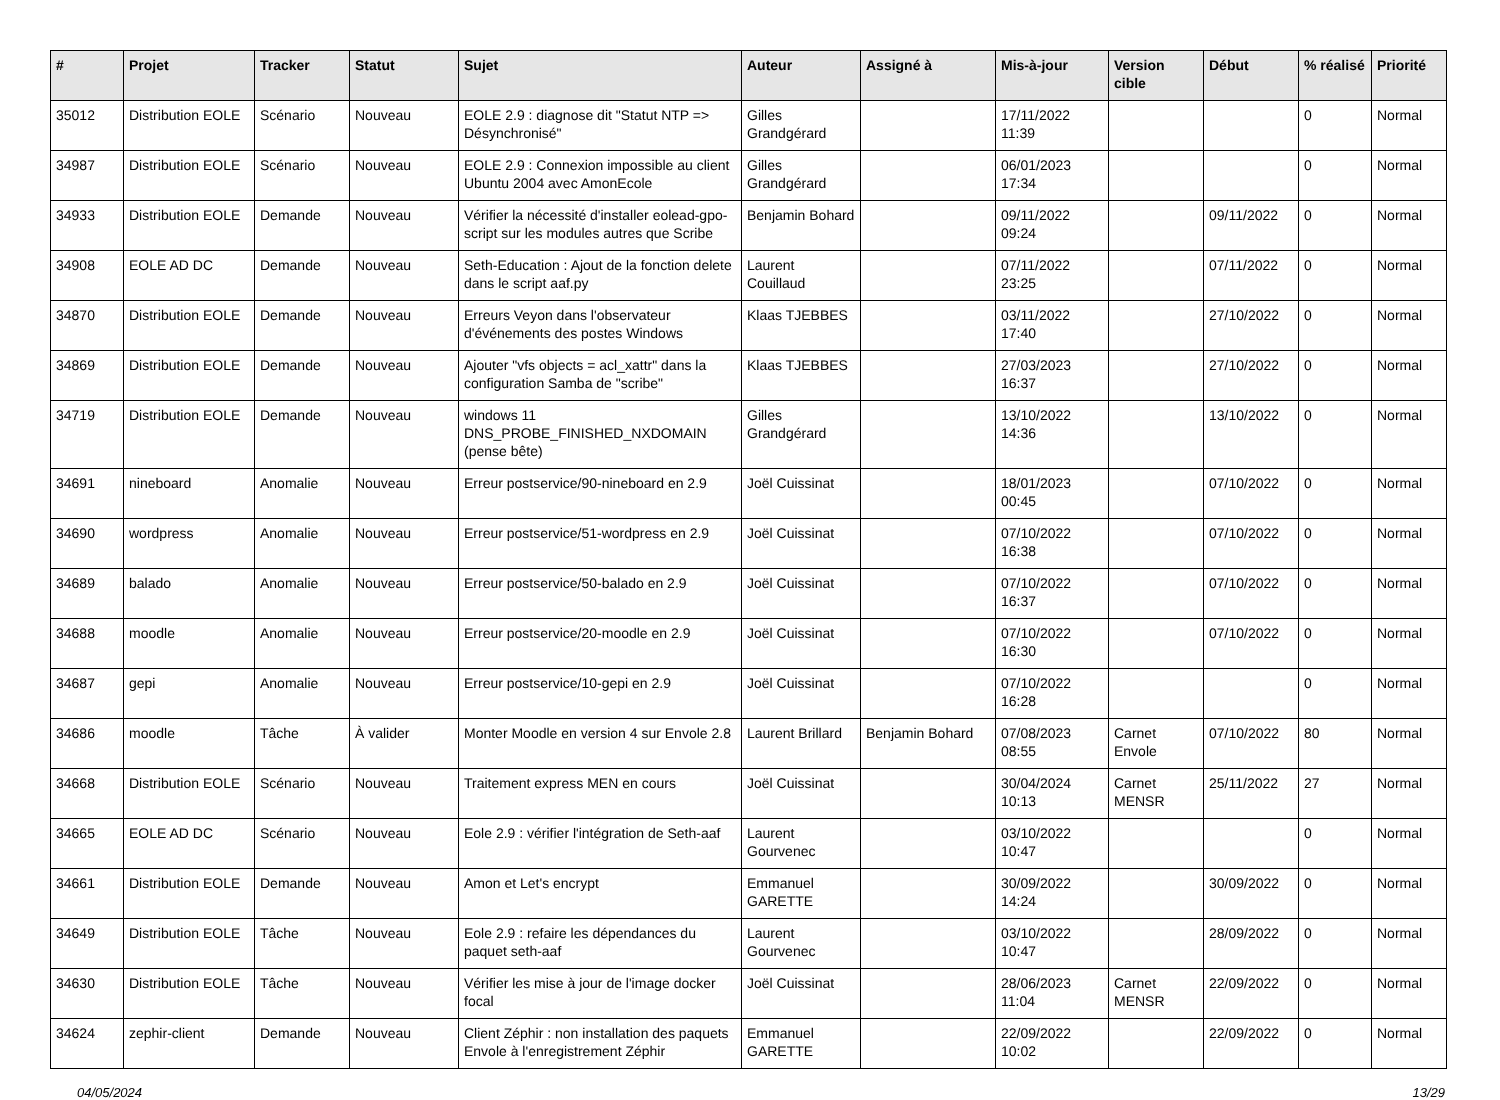| # | Projet | Tracker | Statut | Sujet | Auteur | Assigné à | Mis-à-jour | Version cible | Début | % réalisé | Priorité |
| --- | --- | --- | --- | --- | --- | --- | --- | --- | --- | --- | --- |
| 35012 | Distribution EOLE | Scénario | Nouveau | EOLE 2.9 : diagnose dit "Statut NTP => Désynchronisé" | Gilles Grandgérard | | 17/11/2022 11:39 | | | 0 | Normal |
| 34987 | Distribution EOLE | Scénario | Nouveau | EOLE 2.9 : Connexion impossible au client Ubuntu 2004 avec AmonEcole | Gilles Grandgérard | | 06/01/2023 17:34 | | | 0 | Normal |
| 34933 | Distribution EOLE | Demande | Nouveau | Vérifier la nécessité d'installer eolead-gpo-script sur les modules autres que Scribe | Benjamin Bohard | | 09/11/2022 09:24 | | 09/11/2022 | 0 | Normal |
| 34908 | EOLE AD DC | Demande | Nouveau | Seth-Education : Ajout de la fonction delete dans le script aaf.py | Laurent Couillaud | | 07/11/2022 23:25 | | 07/11/2022 | 0 | Normal |
| 34870 | Distribution EOLE | Demande | Nouveau | Erreurs Veyon dans l'observateur d'événements des postes Windows | Klaas TJEBBES | | 03/11/2022 17:40 | | 27/10/2022 | 0 | Normal |
| 34869 | Distribution EOLE | Demande | Nouveau | Ajouter "vfs objects = acl_xattr" dans la configuration Samba de "scribe" | Klaas TJEBBES | | 27/03/2023 16:37 | | 27/10/2022 | 0 | Normal |
| 34719 | Distribution EOLE | Demande | Nouveau | windows 11 DNS_PROBE_FINISHED_NXDOMAIN (pense bête) | Gilles Grandgérard | | 13/10/2022 14:36 | | 13/10/2022 | 0 | Normal |
| 34691 | nineboard | Anomalie | Nouveau | Erreur postservice/90-nineboard en 2.9 | Joël Cuissinat | | 18/01/2023 00:45 | | 07/10/2022 | 0 | Normal |
| 34690 | wordpress | Anomalie | Nouveau | Erreur postservice/51-wordpress en 2.9 | Joël Cuissinat | | 07/10/2022 16:38 | | 07/10/2022 | 0 | Normal |
| 34689 | balado | Anomalie | Nouveau | Erreur postservice/50-balado en 2.9 | Joël Cuissinat | | 07/10/2022 16:37 | | 07/10/2022 | 0 | Normal |
| 34688 | moodle | Anomalie | Nouveau | Erreur postservice/20-moodle en 2.9 | Joël Cuissinat | | 07/10/2022 16:30 | | 07/10/2022 | 0 | Normal |
| 34687 | gepi | Anomalie | Nouveau | Erreur postservice/10-gepi en 2.9 | Joël Cuissinat | | 07/10/2022 16:28 | | | 0 | Normal |
| 34686 | moodle | Tâche | À valider | Monter Moodle en version 4 sur Envole 2.8 | Laurent Brillard | Benjamin Bohard | 07/08/2023 08:55 | Carnet Envole | 07/10/2022 | 80 | Normal |
| 34668 | Distribution EOLE | Scénario | Nouveau | Traitement express MEN en cours | Joël Cuissinat | | 30/04/2024 10:13 | Carnet MENSR | 25/11/2022 | 27 | Normal |
| 34665 | EOLE AD DC | Scénario | Nouveau | Eole 2.9 : vérifier l'intégration de Seth-aaf | Laurent Gourvenec | | 03/10/2022 10:47 | | | 0 | Normal |
| 34661 | Distribution EOLE | Demande | Nouveau | Amon et Let's encrypt | Emmanuel GARETTE | | 30/09/2022 14:24 | | 30/09/2022 | 0 | Normal |
| 34649 | Distribution EOLE | Tâche | Nouveau | Eole 2.9 : refaire les dépendances du paquet seth-aaf | Laurent Gourvenec | | 03/10/2022 10:47 | | 28/09/2022 | 0 | Normal |
| 34630 | Distribution EOLE | Tâche | Nouveau | Vérifier les mise à jour de l'image docker focal | Joël Cuissinat | | 28/06/2023 11:04 | Carnet MENSR | 22/09/2022 | 0 | Normal |
| 34624 | zephir-client | Demande | Nouveau | Client Zéphir : non installation des paquets Envole à l'enregistrement Zéphir | Emmanuel GARETTE | | 22/09/2022 10:02 | | 22/09/2022 | 0 | Normal |
04/05/2024 13/29